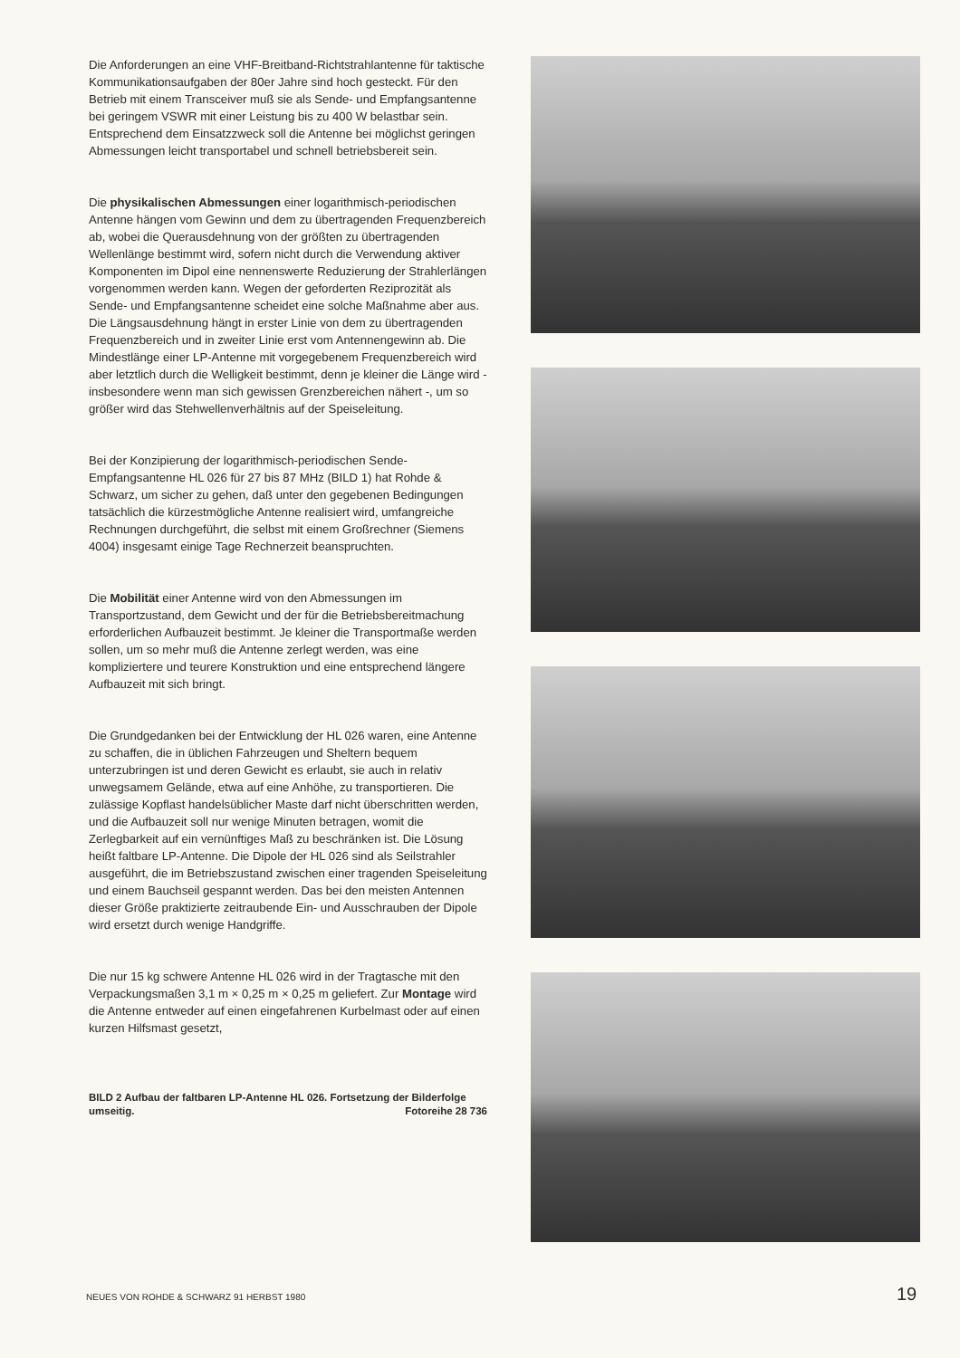Die Anforderungen an eine VHF-Breitband-Richtstrahlantenne für taktische Kommunikationsaufgaben der 80er Jahre sind hoch gesteckt. Für den Betrieb mit einem Transceiver muß sie als Sende- und Empfangsantenne bei geringem VSWR mit einer Leistung bis zu 400 W belastbar sein. Entsprechend dem Einsatzzweck soll die Antenne bei möglichst geringen Abmessungen leicht transportabel und schnell betriebsbereit sein.
Die physikalischen Abmessungen einer logarithmisch-periodischen Antenne hängen vom Gewinn und dem zu übertragenden Frequenzbereich ab, wobei die Querausdehnung von der größten zu übertragenden Wellenlänge bestimmt wird, sofern nicht durch die Verwendung aktiver Komponenten im Dipol eine nennenswerte Reduzierung der Strahlerlängen vorgenommen werden kann. Wegen der geforderten Reziprozität als Sende- und Empfangsantenne scheidet eine solche Maßnahme aber aus. Die Längsausdehnung hängt in erster Linie von dem zu übertragenden Frequenzbereich und in zweiter Linie erst vom Antennengewinn ab. Die Mindestlänge einer LP-Antenne mit vorgegebenem Frequenzbereich wird aber letztlich durch die Welligkeit bestimmt, denn je kleiner die Länge wird - insbesondere wenn man sich gewissen Grenzbereichen nähert -, um so größer wird das Stehwellenverhältnis auf der Speiseleitung.
Bei der Konzipierung der logarithmisch-periodischen Sende-Empfangsantenne HL 026 für 27 bis 87 MHz (BILD 1) hat Rohde & Schwarz, um sicher zu gehen, daß unter den gegebenen Bedingungen tatsächlich die kürzestmögliche Antenne realisiert wird, umfangreiche Rechnungen durchgeführt, die selbst mit einem Großrechner (Siemens 4004) insgesamt einige Tage Rechnerzeit beanspruchten.
Die Mobilität einer Antenne wird von den Abmessungen im Transportzustand, dem Gewicht und der für die Betriebsbereitmachung erforderlichen Aufbauzeit bestimmt. Je kleiner die Transportmaße werden sollen, um so mehr muß die Antenne zerlegt werden, was eine kompliziertere und teurere Konstruktion und eine entsprechend längere Aufbauzeit mit sich bringt.
Die Grundgedanken bei der Entwicklung der HL 026 waren, eine Antenne zu schaffen, die in üblichen Fahrzeugen und Sheltern bequem unterzubringen ist und deren Gewicht es erlaubt, sie auch in relativ unwegsamem Gelände, etwa auf eine Anhöhe, zu transportieren. Die zulässige Kopflast handelsüblicher Maste darf nicht überschritten werden, und die Aufbauzeit soll nur wenige Minuten betragen, womit die Zerlegbarkeit auf ein vernünftiges Maß zu beschränken ist. Die Lösung heißt faltbare LP-Antenne. Die Dipole der HL 026 sind als Seilstrahler ausgeführt, die im Betriebszustand zwischen einer tragenden Speiseleitung und einem Bauchseil gespannt werden. Das bei den meisten Antennen dieser Größe praktizierte zeitraubende Ein- und Ausschrauben der Dipole wird ersetzt durch wenige Handgriffe.
Die nur 15 kg schwere Antenne HL 026 wird in der Tragtasche mit den Verpackungsmaßen 3,1 m × 0,25 m × 0,25 m geliefert. Zur Montage wird die Antenne entweder auf einen eingefahrenen Kurbelmast oder auf einen kurzen Hilfsmast gesetzt,
BILD 2 Aufbau der faltbaren LP-Antenne HL 026. Fortsetzung der Bilderfolge umseitig. Fotoreihe 28 736
NEUES VON ROHDE & SCHWARZ 91 HERBST 1980
19